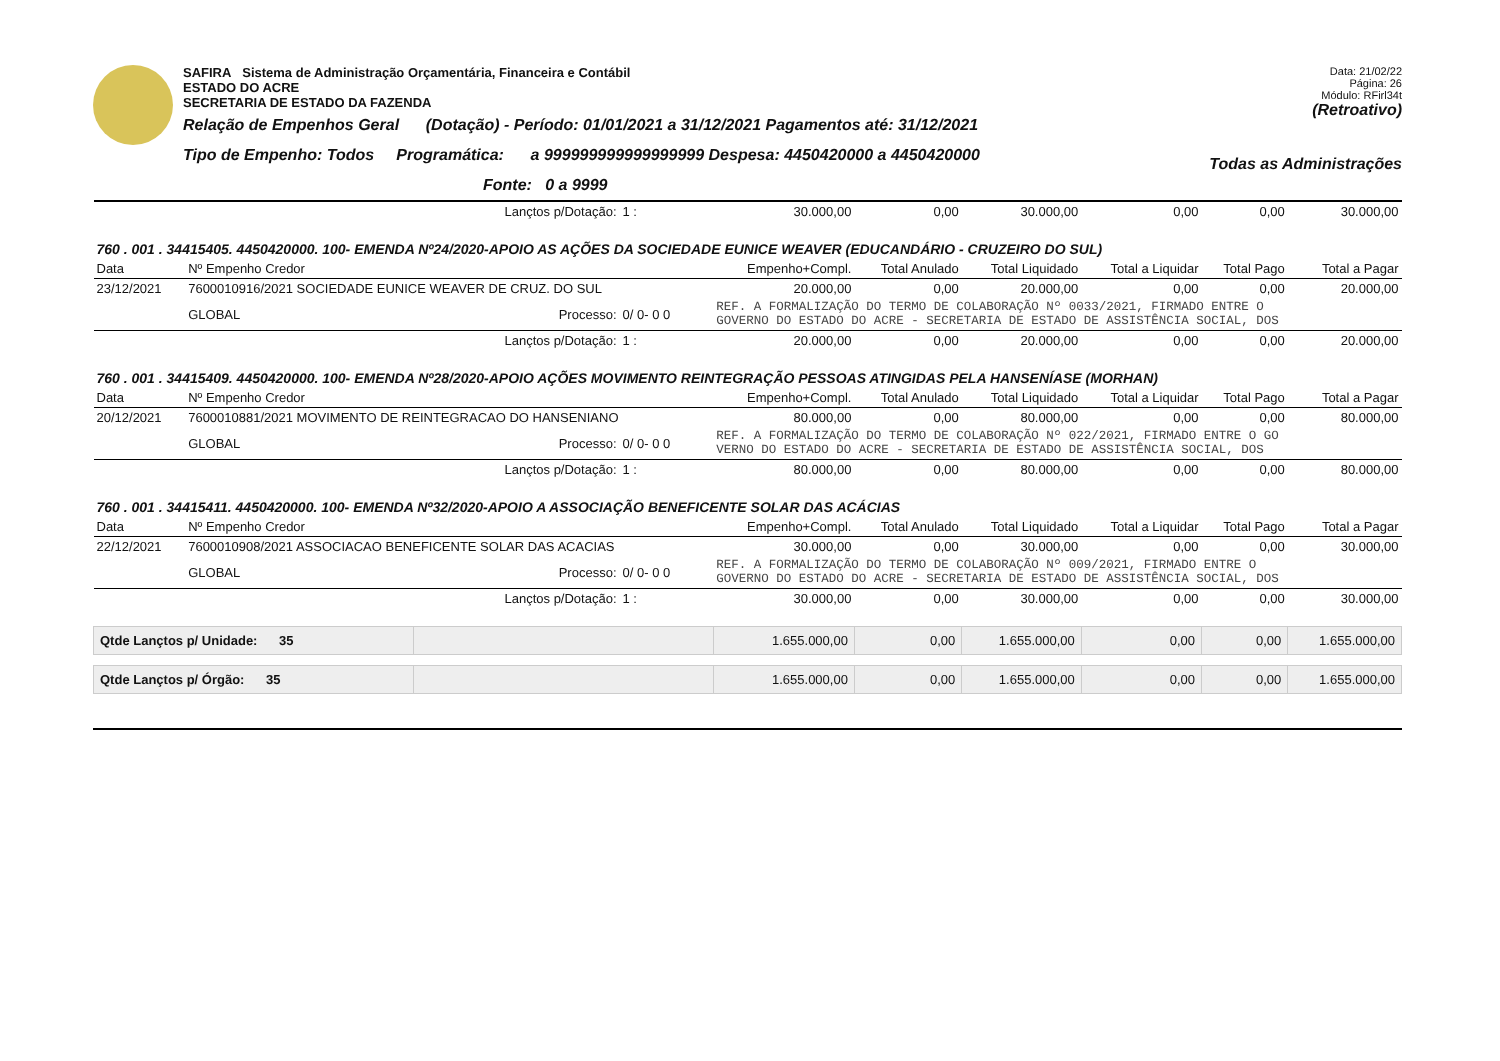SAFIRA Sistema de Administração Orçamentária, Financeira e Contábil
ESTADO DO ACRE
SECRETARIA DE ESTADO DA FAZENDA
Relação de Empenhos Geral (Dotação) - Período: 01/01/2021 a 31/12/2021 Pagamentos até: 31/12/2021
Tipo de Empenho: Todos Programática: a 999999999999999999 Despesa: 4450420000 a 4450420000
Fonte: 0 a 9999
Data: 21/02/22
Página: 26
Módulo: RFirl34t
(Retroativo)
Todas as Administrações
| | | Lançtos p/Dotação: | 1 : | 30.000,00 | 0,00 | 30.000,00 | 0,00 | 0,00 | 30.000,00 |
| 760 . 001 . 34415405. 4450420000. 100- EMENDA Nº24/2020-APOIO AS AÇÕES DA SOCIEDADE EUNICE WEAVER (EDUCANDÁRIO - CRUZEIRO DO SUL) | | | | | | | | | |
| Data | Nº Empenho Credor | | | Empenho+Compl. | Total Anulado | Total Liquidado | Total a Liquidar | Total Pago | Total a Pagar |
| 23/12/2021 | 7600010916/2021 SOCIEDADE EUNICE WEAVER DE CRUZ. DO SUL | | | 20.000,00 | 0,00 | 20.000,00 | 0,00 | 0,00 | 20.000,00 |
| | GLOBAL | Processo: | 0/ 0- 0 0 | REF. A FORMALIZAÇÃO DO TERMO DE COLABORAÇÃO Nº 0033/2021, FIRMADO ENTRE O GOVERNO DO ESTADO DO ACRE - SECRETARIA DE ESTADO DE ASSISTÊNCIA SOCIAL, DOS | | | | | |
| | | Lançtos p/Dotação: | 1 : | 20.000,00 | 0,00 | 20.000,00 | 0,00 | 0,00 | 20.000,00 |
| 760 . 001 . 34415409. 4450420000. 100- EMENDA Nº28/2020-APOIO AÇÕES MOVIMENTO REINTEGRAÇÃO PESSOAS ATINGIDAS PELA HANSENÍASE (MORHAN) | | | | | | | | | |
| Data | Nº Empenho Credor | | | Empenho+Compl. | Total Anulado | Total Liquidado | Total a Liquidar | Total Pago | Total a Pagar |
| 20/12/2021 | 7600010881/2021 MOVIMENTO DE REINTEGRACAO DO HANSENIANO | | | 80.000,00 | 0,00 | 80.000,00 | 0,00 | 0,00 | 80.000,00 |
| | GLOBAL | Processo: | 0/ 0- 0 0 | REF. A FORMALIZAÇÃO DO TERMO DE COLABORAÇÃO Nº 022/2021, FIRMADO ENTRE O GO VERNO DO ESTADO DO ACRE - SECRETARIA DE ESTADO DE ASSISTÊNCIA SOCIAL, DOS | | | | | |
| | | Lançtos p/Dotação: | 1 : | 80.000,00 | 0,00 | 80.000,00 | 0,00 | 0,00 | 80.000,00 |
| 760 . 001 . 34415411. 4450420000. 100- EMENDA Nº32/2020-APOIO A ASSOCIAÇÃO BENEFICENTE SOLAR DAS ACÁCIAS | | | | | | | | | |
| Data | Nº Empenho Credor | | | Empenho+Compl. | Total Anulado | Total Liquidado | Total a Liquidar | Total Pago | Total a Pagar |
| 22/12/2021 | 7600010908/2021 ASSOCIACAO BENEFICENTE SOLAR DAS ACACIAS | | | 30.000,00 | 0,00 | 30.000,00 | 0,00 | 0,00 | 30.000,00 |
| | GLOBAL | Processo: | 0/ 0- 0 0 | REF. A FORMALIZAÇÃO DO TERMO DE COLABORAÇÃO Nº 009/2021, FIRMADO ENTRE O GOVERNO DO ESTADO DO ACRE - SECRETARIA DE ESTADO DE ASSISTÊNCIA SOCIAL, DOS | | | | | |
| | | Lançtos p/Dotação: | 1 : | 30.000,00 | 0,00 | 30.000,00 | 0,00 | 0,00 | 30.000,00 |
| Qtde Lançtos p/ Unidade: 35 | | | | 1.655.000,00 | 0,00 | 1.655.000,00 | 0,00 | 0,00 | 1.655.000,00 |
| Qtde Lançtos p/ Órgão: 35 | | | | 1.655.000,00 | 0,00 | 1.655.000,00 | 0,00 | 0,00 | 1.655.000,00 |